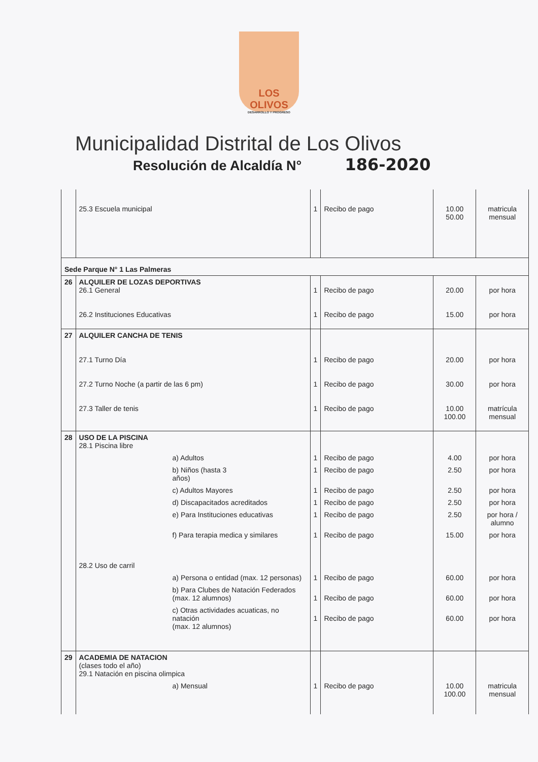LOS OLIVOS
DESARROLLO Y PROGRESO
Municipalidad Distrital de Los Olivos
Resolución de Alcaldía N°
186-2020
| | 25.3 Escuela municipal | 1 | Recibo de pago | 10.00 50.00 | matricula mensual |
| Sede Parque N° 1 Las Palmeras | | | | | |
| 26 | ALQUILER DE LOZAS DEPORTIVAS 26.1 General 26.2 Instituciones Educativas | 1 1 | Recibo de pago Recibo de pago | 20.00 15.00 | por hora por hora |
| 27 | ALQUILER CANCHA DE TENIS 27.1 Turno Día 27.2 Turno Noche (a partir de las 6 pm) 27.3 Taller de tenis | 1 1 1 | Recibo de pago Recibo de pago Recibo de pago | 20.00 30.00 10.00 100.00 | por hora por hora matrícula mensual |
| 28 | USO DE LA PISCINA 28.1 Piscina libre | | | | |
| | a) Adultos | 1 | Recibo de pago | 4.00 | por hora |
| | b) Niños (hasta 3 años) | 1 | Recibo de pago | 2.50 | por hora |
| | c) Adultos Mayores | 1 | Recibo de pago | 2.50 | por hora |
| | d) Discapacitados acreditados | 1 | Recibo de pago | 2.50 | por hora |
| | e) Para Instituciones educativas | 1 | Recibo de pago | 2.50 | por hora / alumno |
| | f) Para terapia medica y similares | 1 | Recibo de pago | 15.00 | por hora |
| | 28.2 Uso de carril | | | | |
| | a) Persona o entidad (max. 12 personas) | 1 | Recibo de pago | 60.00 | por hora |
| | b) Para Clubes de Natación Federados (max. 12 alumnos) | 1 | Recibo de pago | 60.00 | por hora |
| | c) Otras actividades acuaticas, no natación (max. 12 alumnos) | 1 | Recibo de pago | 60.00 | por hora |
| 29 | ACADEMIA DE NATACION (clases todo el año) 29.1 Natación en piscina olimpica | | | | |
| | a) Mensual | 1 | Recibo de pago | 10.00 100.00 | matricula mensual |